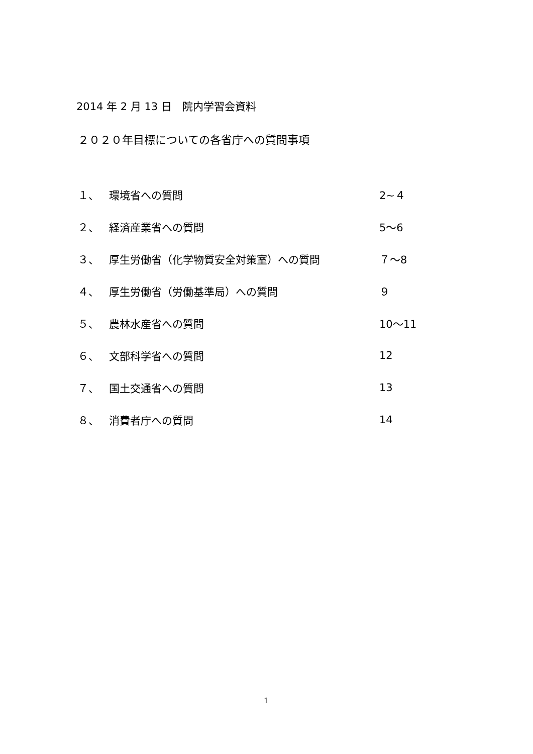2014 年 2 月 13 日　院内学習会資料
２０２０年目標についての各省庁への質問事項
１、 環境省への質問 2~４
２、 経済産業省への質問 5～6
３、 厚生労働省（化学物質安全対策室）への質問 ７～8
４、 厚生労働省（労働基準局）への質問 ９
５、 農林水産省への質問 10～11
６、 文部科学省への質問 12
７、 国土交通省への質問 13
８、 消費者庁への質問 14
1